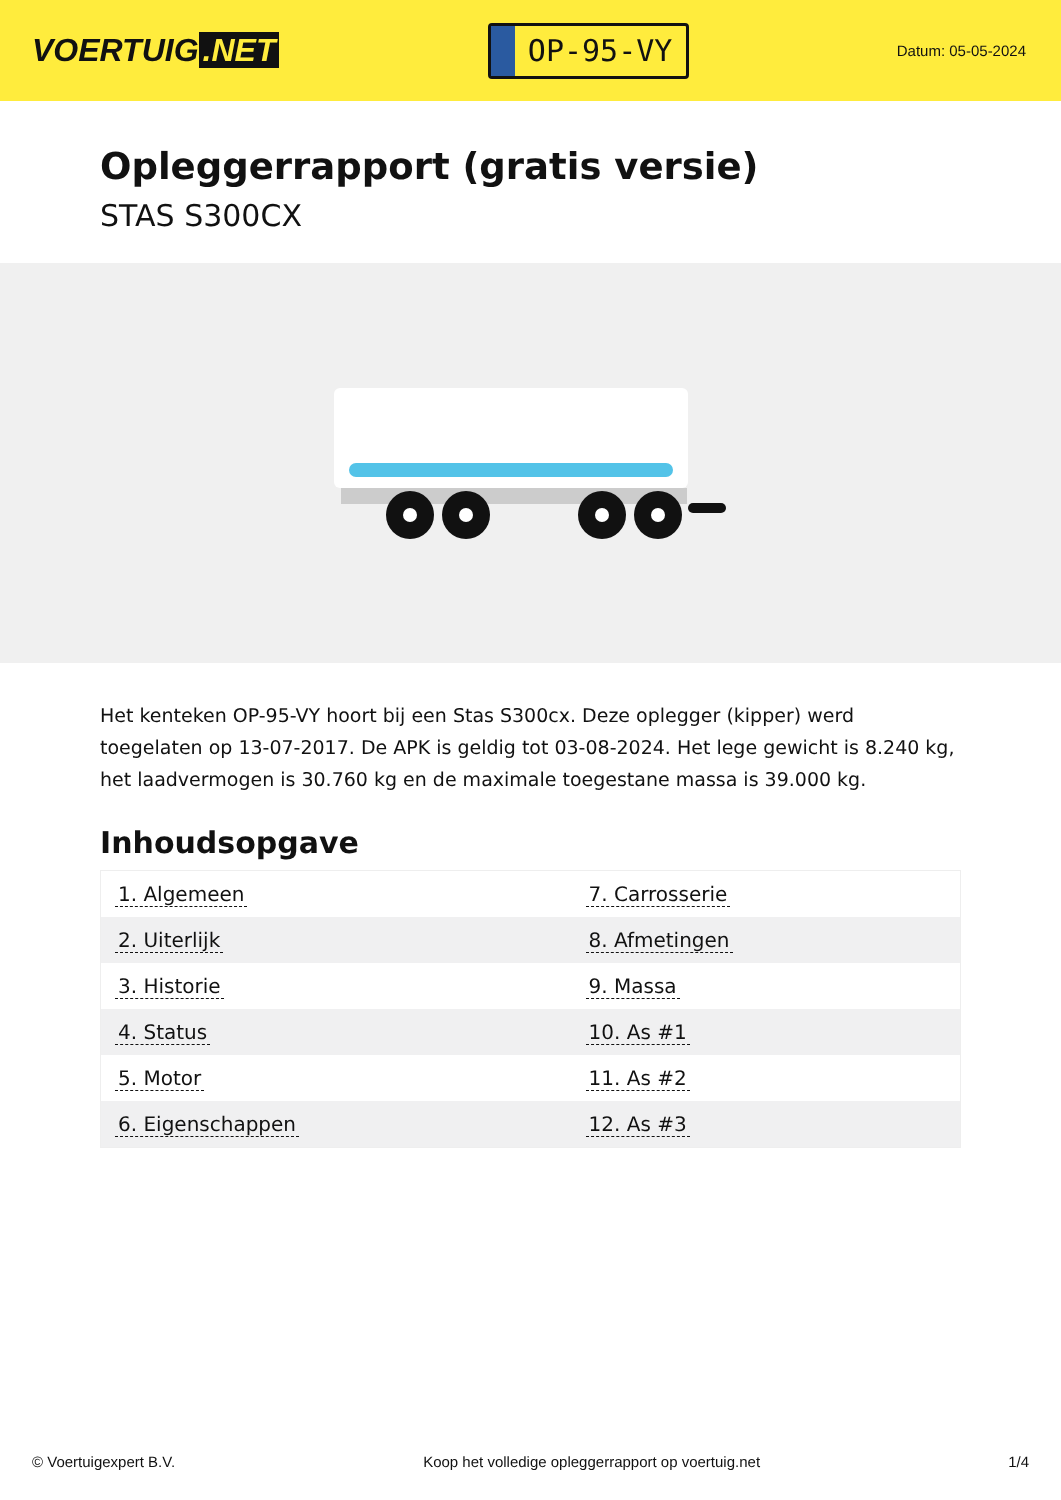VOERTUIG.NET
OP-95-VY
Datum: 05-05-2024
Opleggerrapport (gratis versie)
STAS S300CX
Het kenteken OP-95-VY hoort bij een Stas S300cx. Deze oplegger (kipper) werd toegelaten op 13-07-2017. De APK is geldig tot 03-08-2024. Het lege gewicht is 8.240 kg, het laadvermogen is 30.760 kg en de maximale toegestane massa is 39.000 kg.
Inhoudsopgave
| 1. Algemeen | 7. Carrosserie |
| 2. Uiterlijk | 8. Afmetingen |
| 3. Historie | 9. Massa |
| 4. Status | 10. As #1 |
| 5. Motor | 11. As #2 |
| 6. Eigenschappen | 12. As #3 |
© Voertuigexpert B.V. Koop het volledige opleggerrapport op voertuig.net 1/4